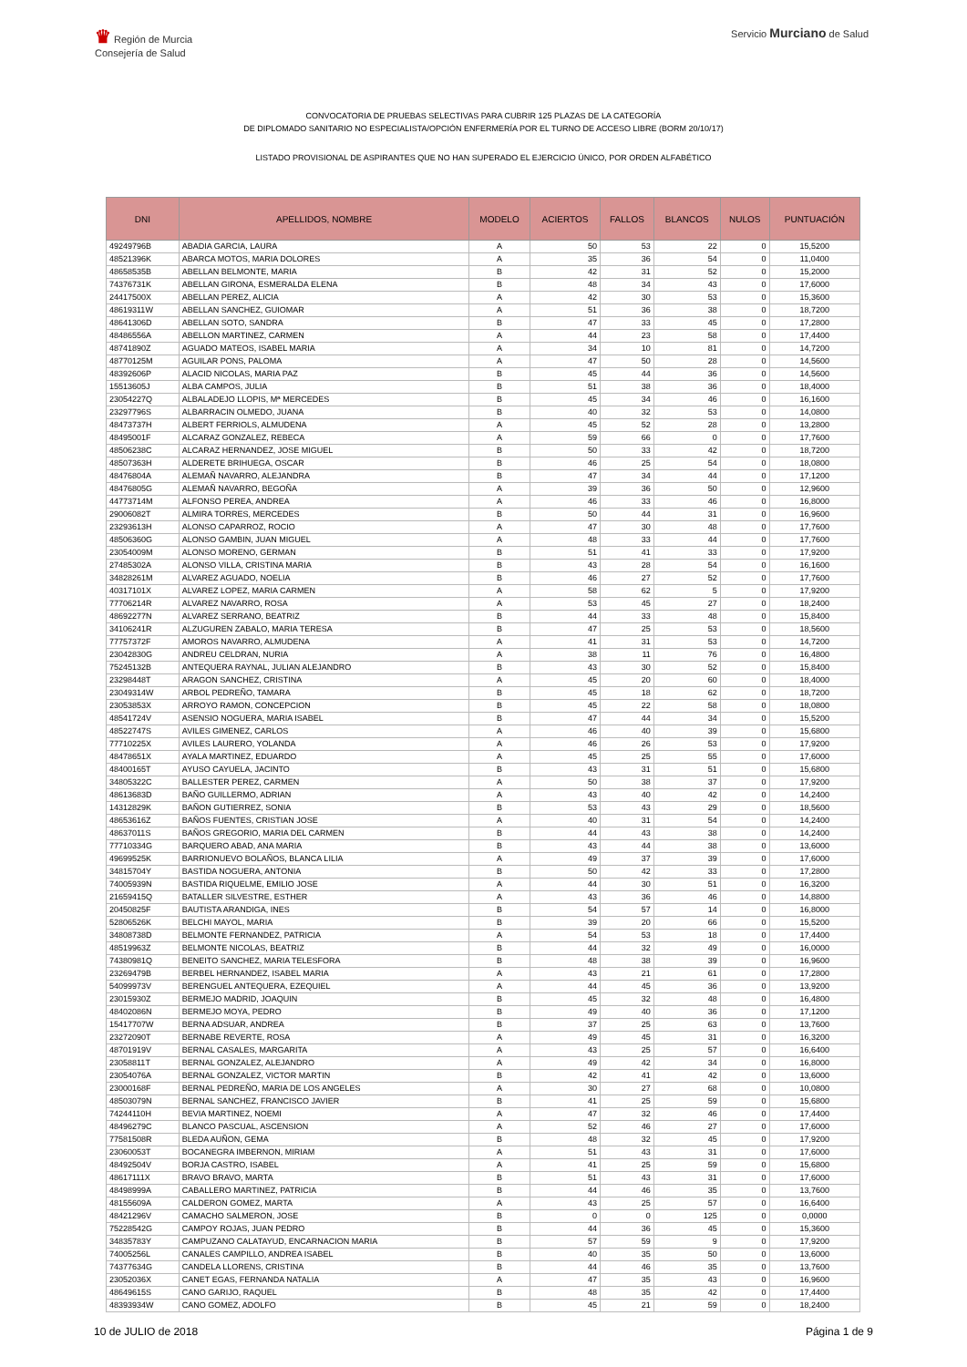♛ Región de Murcia
Consejería de Salud
Servicio Murciano de Salud
CONVOCATORIA DE PRUEBAS SELECTIVAS PARA CUBRIR 125 PLAZAS DE LA CATEGORÍA
DE DIPLOMADO SANITARIO NO ESPECIALISTA/OPCIÓN ENFERMERÍA POR EL TURNO DE ACCESO LIBRE (BORM 20/10/17)
LISTADO PROVISIONAL DE ASPIRANTES QUE NO HAN SUPERADO EL EJERCICIO ÚNICO, POR ORDEN ALFABÉTICO
| DNI | APELLIDOS, NOMBRE | MODELO | ACIERTOS | FALLOS | BLANCOS | NULOS | PUNTUACIÓN |
| --- | --- | --- | --- | --- | --- | --- | --- |
| 49249796B | ABADIA GARCIA, LAURA | A | 50 | 53 | 22 | 0 | 15,5200 |
| 48521396K | ABARCA MOTOS, MARIA DOLORES | A | 35 | 36 | 54 | 0 | 11,0400 |
| 48658535B | ABELLAN BELMONTE, MARIA | B | 42 | 31 | 52 | 0 | 15,2000 |
| 74376731K | ABELLAN GIRONA, ESMERALDA ELENA | B | 48 | 34 | 43 | 0 | 17,6000 |
| 24417500X | ABELLAN PEREZ, ALICIA | A | 42 | 30 | 53 | 0 | 15,3600 |
| 48619311W | ABELLAN SANCHEZ, GUIOMAR | A | 51 | 36 | 38 | 0 | 18,7200 |
| 48641306D | ABELLAN SOTO, SANDRA | B | 47 | 33 | 45 | 0 | 17,2800 |
| 48486556A | ABELLON MARTINEZ, CARMEN | A | 44 | 23 | 58 | 0 | 17,4400 |
| 48741890Z | AGUADO MATEOS, ISABEL MARIA | A | 34 | 10 | 81 | 0 | 14,7200 |
| 48770125M | AGUILAR PONS, PALOMA | A | 47 | 50 | 28 | 0 | 14,5600 |
| 48392606P | ALACID NICOLAS, MARIA PAZ | B | 45 | 44 | 36 | 0 | 14,5600 |
| 15513605J | ALBA CAMPOS, JULIA | B | 51 | 38 | 36 | 0 | 18,4000 |
| 23054227Q | ALBALADEJO LLOPIS, Mª MERCEDES | B | 45 | 34 | 46 | 0 | 16,1600 |
| 23297796S | ALBARRACIN OLMEDO, JUANA | B | 40 | 32 | 53 | 0 | 14,0800 |
| 48473737H | ALBERT FERRIOLS, ALMUDENA | A | 45 | 52 | 28 | 0 | 13,2800 |
| 48495001F | ALCARAZ GONZALEZ, REBECA | A | 59 | 66 | 0 | 0 | 17,7600 |
| 48506238C | ALCARAZ HERNANDEZ, JOSE MIGUEL | B | 50 | 33 | 42 | 0 | 18,7200 |
| 48507363H | ALDERETE BRIHUEGA, OSCAR | B | 46 | 25 | 54 | 0 | 18,0800 |
| 48476804A | ALEMAÑ NAVARRO, ALEJANDRA | B | 47 | 34 | 44 | 0 | 17,1200 |
| 48476805G | ALEMAÑ NAVARRO, BEGOÑA | A | 39 | 36 | 50 | 0 | 12,9600 |
| 44773714M | ALFONSO PEREA, ANDREA | A | 46 | 33 | 46 | 0 | 16,8000 |
| 29006082T | ALMIRA TORRES, MERCEDES | B | 50 | 44 | 31 | 0 | 16,9600 |
| 23293613H | ALONSO CAPARROZ, ROCIO | A | 47 | 30 | 48 | 0 | 17,7600 |
| 48506360G | ALONSO GAMBIN, JUAN MIGUEL | A | 48 | 33 | 44 | 0 | 17,7600 |
| 23054009M | ALONSO MORENO, GERMAN | B | 51 | 41 | 33 | 0 | 17,9200 |
| 27485302A | ALONSO VILLA, CRISTINA MARIA | B | 43 | 28 | 54 | 0 | 16,1600 |
| 34828261M | ALVAREZ AGUADO, NOELIA | B | 46 | 27 | 52 | 0 | 17,7600 |
| 40317101X | ALVAREZ LOPEZ, MARIA CARMEN | A | 58 | 62 | 5 | 0 | 17,9200 |
| 77706214R | ALVAREZ NAVARRO, ROSA | A | 53 | 45 | 27 | 0 | 18,2400 |
| 48692277N | ALVAREZ SERRANO, BEATRIZ | B | 44 | 33 | 48 | 0 | 15,8400 |
| 34106241R | ALZUGUREN ZABALO, MARIA TERESA | B | 47 | 25 | 53 | 0 | 18,5600 |
| 77757372F | AMOROS NAVARRO, ALMUDENA | A | 41 | 31 | 53 | 0 | 14,7200 |
| 23042830G | ANDREU CELDRAN, NURIA | A | 38 | 11 | 76 | 0 | 16,4800 |
| 75245132B | ANTEQUERA RAYNAL, JULIAN ALEJANDRO | B | 43 | 30 | 52 | 0 | 15,8400 |
| 23298448T | ARAGON SANCHEZ, CRISTINA | A | 45 | 20 | 60 | 0 | 18,4000 |
| 23049314W | ARBOL PEDREÑO, TAMARA | B | 45 | 18 | 62 | 0 | 18,7200 |
| 23053853X | ARROYO RAMON, CONCEPCION | B | 45 | 22 | 58 | 0 | 18,0800 |
| 48541724V | ASENSIO NOGUERA, MARIA ISABEL | B | 47 | 44 | 34 | 0 | 15,5200 |
| 48522747S | AVILES GIMENEZ, CARLOS | A | 46 | 40 | 39 | 0 | 15,6800 |
| 77710225X | AVILES LAURERO, YOLANDA | A | 46 | 26 | 53 | 0 | 17,9200 |
| 48478651X | AYALA MARTINEZ, EDUARDO | A | 45 | 25 | 55 | 0 | 17,6000 |
| 48400165T | AYUSO CAYUELA, JACINTO | B | 43 | 31 | 51 | 0 | 15,6800 |
| 34805322C | BALLESTER PEREZ, CARMEN | A | 50 | 38 | 37 | 0 | 17,9200 |
| 48613683D | BAÑO GUILLERMO, ADRIAN | A | 43 | 40 | 42 | 0 | 14,2400 |
| 14312829K | BAÑON GUTIERREZ, SONIA | B | 53 | 43 | 29 | 0 | 18,5600 |
| 48653616Z | BAÑOS FUENTES, CRISTIAN JOSE | A | 40 | 31 | 54 | 0 | 14,2400 |
| 48637011S | BAÑOS GREGORIO, MARIA DEL CARMEN | B | 44 | 43 | 38 | 0 | 14,2400 |
| 77710334G | BARQUERO ABAD, ANA MARIA | B | 43 | 44 | 38 | 0 | 13,6000 |
| 49699525K | BARRIONUEVO BOLAÑOS, BLANCA LILIA | A | 49 | 37 | 39 | 0 | 17,6000 |
| 34815704Y | BASTIDA NOGUERA, ANTONIA | B | 50 | 42 | 33 | 0 | 17,2800 |
| 74005939N | BASTIDA RIQUELME, EMILIO JOSE | A | 44 | 30 | 51 | 0 | 16,3200 |
| 21659415Q | BATALLER SILVESTRE, ESTHER | A | 43 | 36 | 46 | 0 | 14,8800 |
| 20450825F | BAUTISTA ARANDIGA, INES | B | 54 | 57 | 14 | 0 | 16,8000 |
| 52806526K | BELCHI MAYOL, MARIA | B | 39 | 20 | 66 | 0 | 15,5200 |
| 34808738D | BELMONTE FERNANDEZ, PATRICIA | A | 54 | 53 | 18 | 0 | 17,4400 |
| 48519963Z | BELMONTE NICOLAS, BEATRIZ | B | 44 | 32 | 49 | 0 | 16,0000 |
| 74380981Q | BENEITO SANCHEZ, MARIA TELESFORA | B | 48 | 38 | 39 | 0 | 16,9600 |
| 23269479B | BERBEL HERNANDEZ, ISABEL MARIA | A | 43 | 21 | 61 | 0 | 17,2800 |
| 54099973V | BERENGUEL ANTEQUERA, EZEQUIEL | A | 44 | 45 | 36 | 0 | 13,9200 |
| 23015930Z | BERMEJO MADRID, JOAQUIN | B | 45 | 32 | 48 | 0 | 16,4800 |
| 48402086N | BERMEJO MOYA, PEDRO | B | 49 | 40 | 36 | 0 | 17,1200 |
| 15417707W | BERNA ADSUAR, ANDREA | B | 37 | 25 | 63 | 0 | 13,7600 |
| 23272090T | BERNABE REVERTE, ROSA | A | 49 | 45 | 31 | 0 | 16,3200 |
| 48701919V | BERNAL CASALES, MARGARITA | A | 43 | 25 | 57 | 0 | 16,6400 |
| 23058811T | BERNAL GONZALEZ, ALEJANDRO | A | 49 | 42 | 34 | 0 | 16,8000 |
| 23054076A | BERNAL GONZALEZ, VICTOR MARTIN | B | 42 | 41 | 42 | 0 | 13,6000 |
| 23000168F | BERNAL PEDREÑO, MARIA DE LOS ANGELES | A | 30 | 27 | 68 | 0 | 10,0800 |
| 48503079N | BERNAL SANCHEZ, FRANCISCO JAVIER | B | 41 | 25 | 59 | 0 | 15,6800 |
| 74244110H | BEVIA MARTINEZ, NOEMI | A | 47 | 32 | 46 | 0 | 17,4400 |
| 48496279C | BLANCO PASCUAL, ASCENSION | A | 52 | 46 | 27 | 0 | 17,6000 |
| 77581508R | BLEDA AUÑON, GEMA | B | 48 | 32 | 45 | 0 | 17,9200 |
| 23060053T | BOCANEGRA IMBERNON, MIRIAM | A | 51 | 43 | 31 | 0 | 17,6000 |
| 48492504V | BORJA CASTRO, ISABEL | A | 41 | 25 | 59 | 0 | 15,6800 |
| 48617111X | BRAVO BRAVO, MARTA | B | 51 | 43 | 31 | 0 | 17,6000 |
| 48498999A | CABALLERO MARTINEZ, PATRICIA | B | 44 | 46 | 35 | 0 | 13,7600 |
| 48155609A | CALDERON GOMEZ, MARTA | A | 43 | 25 | 57 | 0 | 16,6400 |
| 48421296V | CAMACHO SALMERON, JOSE | B | 0 | 0 | 125 | 0 | 0,0000 |
| 75228542G | CAMPOY ROJAS, JUAN PEDRO | B | 44 | 36 | 45 | 0 | 15,3600 |
| 34835783Y | CAMPUZANO CALATAYUD, ENCARNACION MARIA | B | 57 | 59 | 9 | 0 | 17,9200 |
| 74005256L | CANALES CAMPILLO, ANDREA ISABEL | B | 40 | 35 | 50 | 0 | 13,6000 |
| 74377634G | CANDELA LLORENS, CRISTINA | B | 44 | 46 | 35 | 0 | 13,7600 |
| 23052036X | CANET EGAS, FERNANDA NATALIA | A | 47 | 35 | 43 | 0 | 16,9600 |
| 48649615S | CANO GARIJO, RAQUEL | B | 48 | 35 | 42 | 0 | 17,4400 |
| 48393934W | CANO GOMEZ, ADOLFO | B | 45 | 21 | 59 | 0 | 18,2400 |
10 de JULIO de 2018 Página 1 de 9